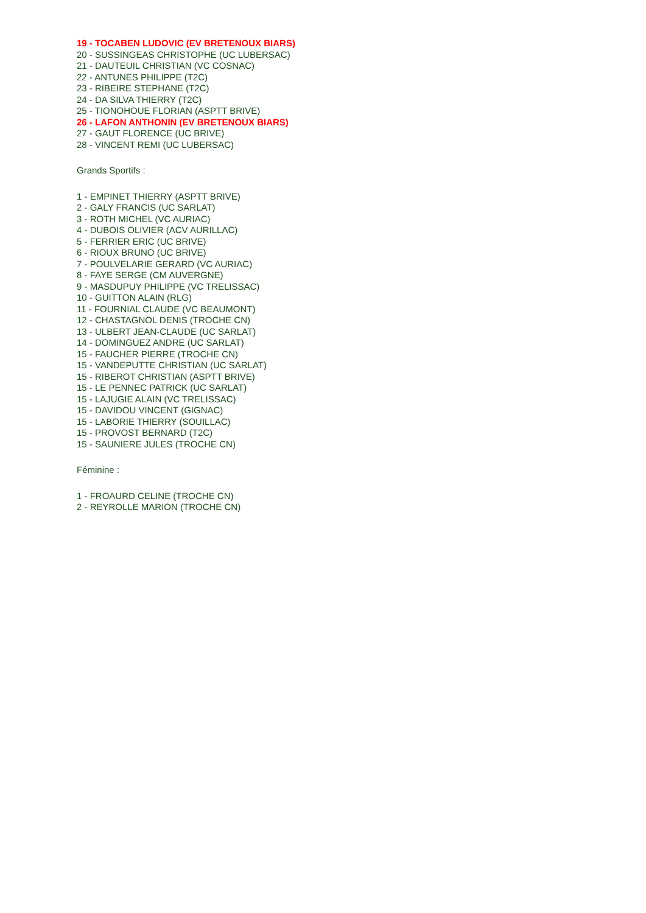19 - TOCABEN LUDOVIC (EV BRETENOUX BIARS)
20 - SUSSINGEAS CHRISTOPHE (UC LUBERSAC)
21 - DAUTEUIL CHRISTIAN (VC COSNAC)
22 - ANTUNES PHILIPPE (T2C)
23 - RIBEIRE STEPHANE (T2C)
24 - DA SILVA THIERRY (T2C)
25 - TIONOHOUE FLORIAN (ASPTT BRIVE)
26 - LAFON ANTHONIN (EV BRETENOUX BIARS)
27 - GAUT FLORENCE (UC BRIVE)
28 - VINCENT REMI (UC LUBERSAC)
Grands Sportifs :
1 - EMPINET THIERRY (ASPTT BRIVE)
2 - GALY FRANCIS (UC SARLAT)
3 - ROTH MICHEL (VC AURIAC)
4 - DUBOIS OLIVIER (ACV AURILLAC)
5 - FERRIER ERIC (UC BRIVE)
6 - RIOUX BRUNO (UC BRIVE)
7 - POULVELARIE GERARD (VC AURIAC)
8 - FAYE SERGE (CM AUVERGNE)
9 - MASDUPUY PHILIPPE (VC TRELISSAC)
10 - GUITTON ALAIN (RLG)
11 - FOURNIAL CLAUDE (VC BEAUMONT)
12 - CHASTAGNOL DENIS (TROCHE CN)
13 - ULBERT JEAN-CLAUDE (UC SARLAT)
14 - DOMINGUEZ ANDRE (UC SARLAT)
15 - FAUCHER PIERRE (TROCHE CN)
15 - VANDEPUTTE CHRISTIAN (UC SARLAT)
15 - RIBEROT CHRISTIAN (ASPTT BRIVE)
15 - LE PENNEC PATRICK (UC SARLAT)
15 - LAJUGIE ALAIN (VC TRELISSAC)
15 - DAVIDOU VINCENT (GIGNAC)
15 - LABORIE THIERRY (SOUILLAC)
15 - PROVOST BERNARD (T2C)
15 - SAUNIERE JULES (TROCHE CN)
Féminine :
1 - FROAURD CELINE (TROCHE CN)
2 - REYROLLE MARION (TROCHE CN)